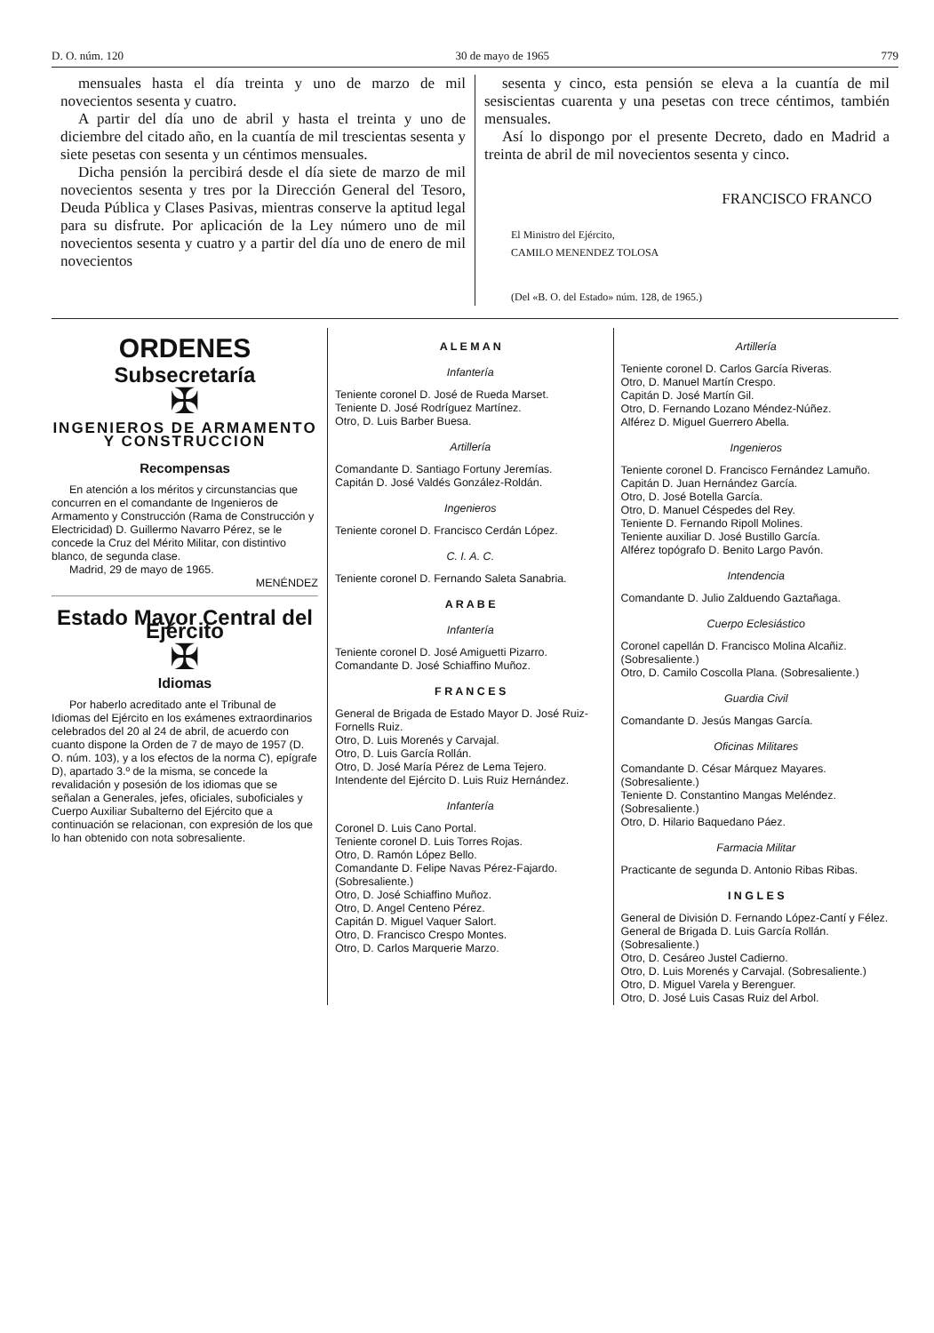D. O. núm. 120 30 de mayo de 1965 779
mensuales hasta el día treinta y uno de marzo de mil novecientos sesenta y cuatro.
A partir del día uno de abril y hasta el treinta y uno de diciembre del citado año, en la cuantía de mil trescientas sesenta y siete pesetas con sesenta y un céntimos mensuales.
Dicha pensión la percibirá desde el día siete de marzo de mil novecientos sesenta y tres por la Dirección General del Tesoro, Deuda Pública y Clases Pasivas, mientras conserve la aptitud legal para su disfrute. Por aplicación de la Ley número uno de mil novecientos sesenta y cuatro y a partir del día uno de enero de mil novecientos
sesenta y cinco, esta pensión se eleva a la cuantía de mil sesiscientas cuarenta y una pesetas con trece céntimos, también mensuales.
Así lo dispongo por el presente Decreto, dado en Madrid a treinta de abril de mil novecientos sesenta y cinco.
FRANCISCO FRANCO
El Ministro del Ejército,
CAMILO MENENDEZ TOLOSA
(Del «B. O. del Estado» núm. 128, de 1965.)
ORDENES
Subsecretaría
✠
INGENIEROS DE ARMAMENTO Y CONSTRUCCION
Recompensas
En atención a los méritos y circunstancias que concurren en el comandante de Ingenieros de Armamento y Construcción (Rama de Construcción y Electricidad) D. Guillermo Navarro Pérez, se le concede la Cruz del Mérito Militar, con distintivo blanco, de segunda clase.
Madrid, 29 de mayo de 1965.
MENÉNDEZ
Estado Mayor Central del Ejército
✠
Idiomas
Por haberlo acreditado ante el Tribunal de Idiomas del Ejército en los exámenes extraordinarios celebrados del 20 al 24 de abril, de acuerdo con cuanto dispone la Orden de 7 de mayo de 1957 (D. O. núm. 103), y a los efectos de la norma C), epígrafe D), apartado 3.º de la misma, se concede la revalidación y posesión de los idiomas que se señalan a Generales, jefes, oficiales, suboficiales y Cuerpo Auxiliar Subalterno del Ejército que a continuación se relacionan, con expresión de los que lo han obtenido con nota sobresaliente.
A L E M A N
Infantería
Teniente coronel D. José de Rueda Marset.
Teniente D. José Rodríguez Martínez.
Otro, D. Luis Barber Buesa.
Artillería
Comandante D. Santiago Fortuny Jeremías.
Capitán D. José Valdés González-Roldán.
Ingenieros
Teniente coronel D. Francisco Cerdán López.
C. I. A. C.
Teniente coronel D. Fernando Saleta Sanabria.
A R A B E
Infantería
Teniente coronel D. José Amiguetti Pizarro.
Comandante D. José Schiaffino Muñoz.
F R A N C E S
General de Brigada de Estado Mayor D. José Ruiz-Fornells Ruiz.
Otro, D. Luis Morenés y Carvajal.
Otro, D. Luis García Rollán.
Otro, D. José María Pérez de Lema Tejero.
Intendente del Ejército D. Luis Ruiz Hernández.
Infantería
Coronel D. Luis Cano Portal.
Teniente coronel D. Luis Torres Rojas.
Otro, D. Ramón López Bello.
Comandante D. Felipe Navas Pérez-Fajardo. (Sobresaliente.)
Otro, D. José Schiaffino Muñoz.
Otro, D. Angel Centeno Pérez.
Capitán D. Miguel Vaquer Salort.
Otro, D. Francisco Crespo Montes.
Otro, D. Carlos Marquerie Marzo.
Artillería
Teniente coronel D. Carlos García Riveras.
Otro, D. Manuel Martín Crespo.
Capitán D. José Martín Gil.
Otro, D. Fernando Lozano Méndez-Núñez.
Alférez D. Miguel Guerrero Abella.
Ingenieros
Teniente coronel D. Francisco Fernández Lamuño.
Capitán D. Juan Hernández García.
Otro, D. José Botella García.
Otro, D. Manuel Céspedes del Rey.
Teniente D. Fernando Ripoll Molines.
Teniente auxiliar D. José Bustillo García.
Alférez topógrafo D. Benito Largo Pavón.
Intendencia
Comandante D. Julio Zalduendo Gaztañaga.
Cuerpo Eclesiástico
Coronel capellán D. Francisco Molina Alcañiz. (Sobresaliente.)
Otro, D. Camilo Coscolla Plana. (Sobresaliente.)
Guardia Civil
Comandante D. Jesús Mangas García.
Oficinas Militares
Comandante D. César Márquez Mayares. (Sobresaliente.)
Teniente D. Constantino Mangas Meléndez. (Sobresaliente.)
Otro, D. Hilario Baquedano Páez.
Farmacia Militar
Practicante de segunda D. Antonio Ribas Ribas.
I N G L E S
General de División D. Fernando López-Cantí y Félez.
General de Brigada D. Luis García Rollán. (Sobresaliente.)
Otro, D. Cesáreo Justel Cadierno.
Otro, D. Luis Morenés y Carvajal. (Sobresaliente.)
Otro, D. Miguel Varela y Berenguer.
Otro, D. José Luis Casas Ruiz del Arbol.